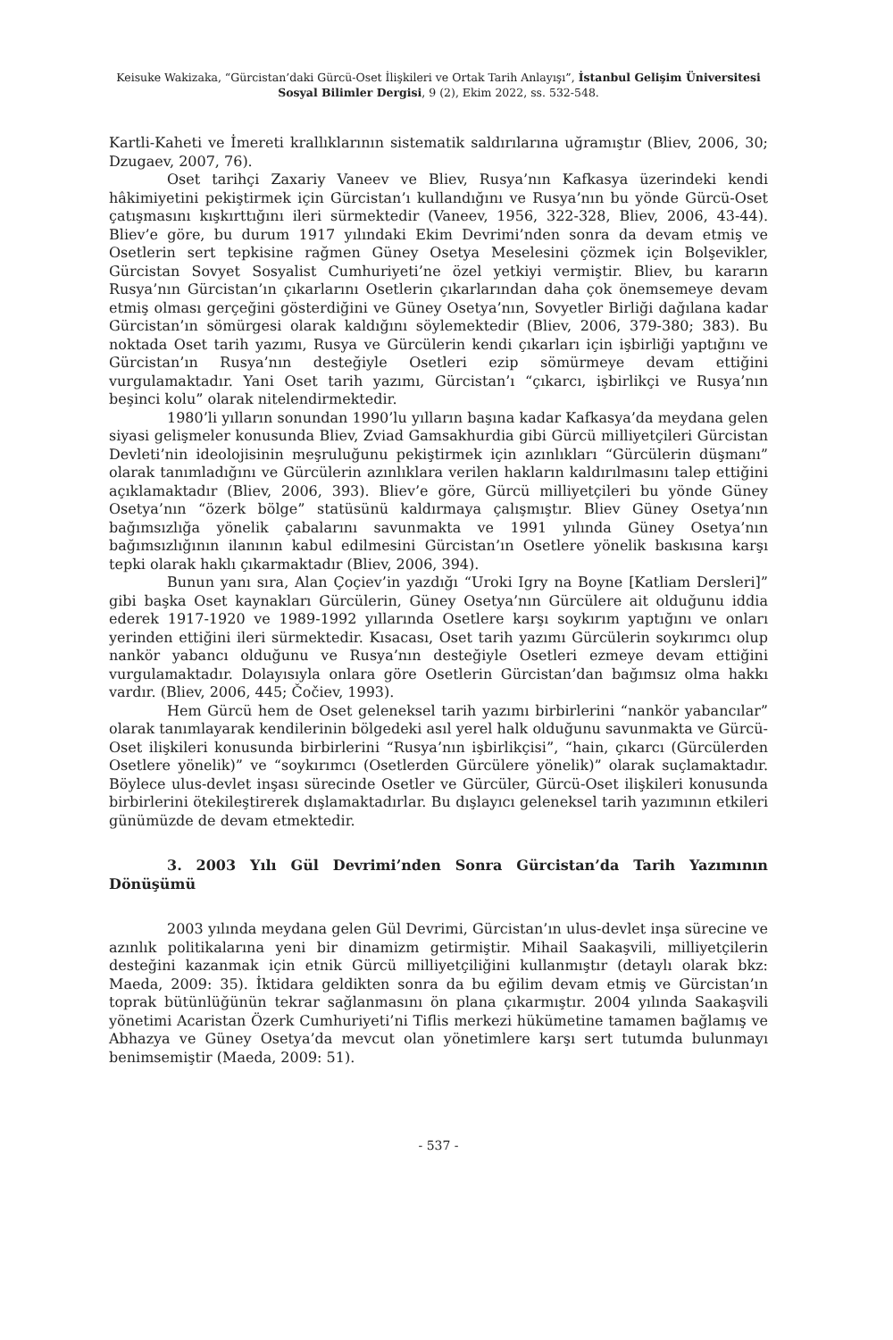Keisuke Wakizaka, “Gürcistan’daki Gürcü-Oset İlişkileri ve Ortak Tarih Anlayışı”, İstanbul Gelişim Üniversitesi Sosyal Bilimler Dergisi, 9 (2), Ekim 2022, ss. 532-548.
Kartli-Kaheti ve İmereti krallıklarının sistematik saldırılarına uğramıştır (Bliev, 2006, 30; Dzugaev, 2007, 76).
Oset tarihçi Zaxariy Vaneev ve Bliev, Rusya’nın Kafkasya üzerindeki kendi hâkimiyetini pekiştirmek için Gürcistan’ı kullandığını ve Rusya’nın bu yönde Gürcü-Oset çatışmasını kışkırttığını ileri sürmektedir (Vaneev, 1956, 322-328, Bliev, 2006, 43-44). Bliev’e göre, bu durum 1917 yılındaki Ekim Devrimi’nden sonra da devam etmiş ve Osetlerin sert tepkisine rağmen Güney Osetya Meselesini çözmek için Bolşevikler, Gürcistan Sovyet Sosyalist Cumhuriyeti’ne özel yetkiyi vermiştir. Bliev, bu kararın Rusya’nın Gürcistan’ın çıkarlarını Osetlerin çıkarlarından daha çok önemsemeye devam etmiş olması gerçeğini gösterdiğini ve Güney Osetya’nın, Sovyetler Birliği dağılana kadar Gürcistan’ın sömürgesi olarak kaldığını söylemektedir (Bliev, 2006, 379-380; 383). Bu noktada Oset tarih yazımı, Rusya ve Gürcülerin kendi çıkarları için işbirliği yaptığını ve Gürcistan’ın Rusya’nın desteğiyle Osetleri ezip sömürmeye devam ettiğini vurgulamaktadır. Yani Oset tarih yazımı, Gürcistan’ı “çıkarcı, işbirlikçi ve Rusya’nın beşinci kolu” olarak nitelendirmektedir.
1980’li yılların sonundan 1990’lu yılların başına kadar Kafkasya’da meydana gelen siyasi gelişmeler konusunda Bliev, Zviad Gamsakhurdia gibi Gürcü milliyetçileri Gürcistan Devleti’nin ideolojisinin meşruluğunu pekiştirmek için azınlıkları “Gürcülerin düşmanı” olarak tanımladığını ve Gürcülerin azınlıklara verilen hakların kaldırılmasını talep ettiğini açıklamaktadır (Bliev, 2006, 393). Bliev’e göre, Gürcü milliyetçileri bu yönde Güney Osetya’nın “özerk bölge” statüsünü kaldırmaya çalışmıştır. Bliev Güney Osetya’nın bağımsızlığa yönelik çabalarını savunmakta ve 1991 yılında Güney Osetya’nın bağımsızlığının ilanının kabul edilmesini Gürcistan’ın Osetlere yönelik baskısına karşı tepki olarak haklı çıkarmaktadır (Bliev, 2006, 394).
Bunun yanı sıra, Alan Çoçiev’in yazdığı “Uroki Igry na Boyne [Katliam Dersleri]” gibi başka Oset kaynakları Gürcülerin, Güney Osetya’nın Gürcülere ait olduğunu iddia ederek 1917-1920 ve 1989-1992 yıllarında Osetlere karşı soykırım yaptığını ve onları yerinden ettiğini ileri sürmektedir. Kısacası, Oset tarih yazımı Gürcülerin soykırımcı olup nankör yabancı olduğunu ve Rusya’nın desteğiyle Osetleri ezmeye devam ettiğini vurgulamaktadır. Dolayısıyla onlara göre Osetlerin Gürcistan’dan bağımsız olma hakkı vardır. (Bliev, 2006, 445; Čočiev, 1993).
Hem Gürcü hem de Oset geleneksel tarih yazımı birbirlerini “nankör yabancılar” olarak tanımlayarak kendilerinin bölgedeki asıl yerel halk olduğunu savunmakta ve Gürcü-Oset ilişkileri konusunda birbirlerini “Rusya’nın işbirlikçisi”, “hain, çıkarcı (Gürcülerden Osetlere yönelik)” ve “soykırımcı (Osetlerden Gürcülere yönelik)” olarak suçlamaktadır. Böylece ulus-devlet inşası sürecinde Osetler ve Gürcüler, Gürcü-Oset ilişkileri konusunda birbirlerini ötekileştirerek dışlamaktadırlar. Bu dışlayıcı geleneksel tarih yazımının etkileri günümüzde de devam etmektedir.
3. 2003 Yılı Gül Devrimi’nden Sonra Gürcistan’da Tarih Yazımının Dönüşümü
2003 yılında meydana gelen Gül Devrimi, Gürcistan’ın ulus-devlet inşa sürecine ve azınlık politikalarına yeni bir dinamizm getirmiştir. Mihail Saakaşvili, milliyetçilerin desteğini kazanmak için etnik Gürcü milliyetçiliğini kullanmıştır (detaylı olarak bkz: Maeda, 2009: 35). İktidara geldikten sonra da bu eğilim devam etmiş ve Gürcistan’ın toprak bütünlüğünün tekrar sağlanmasını ön plana çıkarmıştır. 2004 yılında Saakaşvili yönetimi Acaristan Özerk Cumhuriyeti’ni Tiflis merkezi hükümetine tamamen bağlamış ve Abhazya ve Güney Osetya’da mevcut olan yönetimlere karşı sert tutumda bulunmayı benimsemiştir (Maeda, 2009: 51).
- 537 -